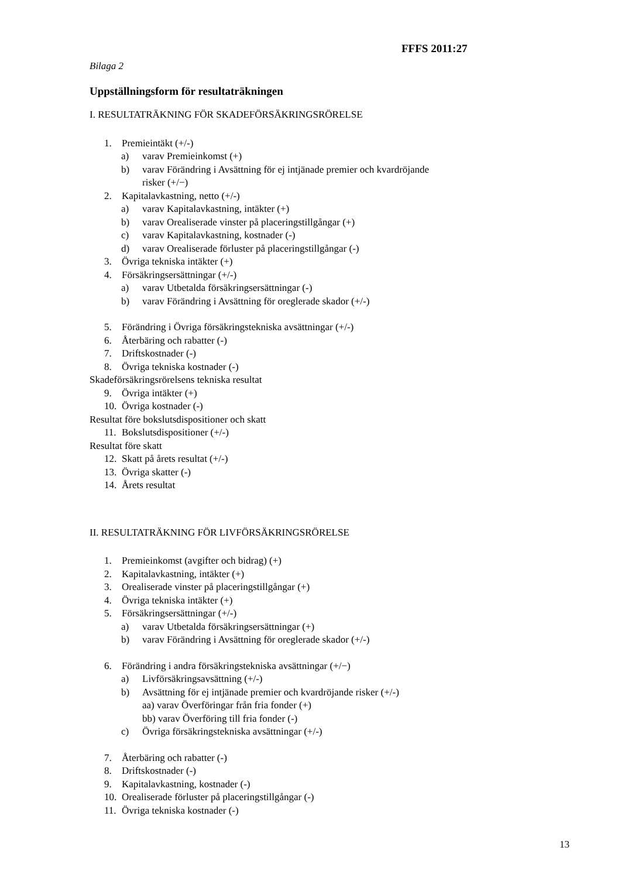FFFS 2011:27
Bilaga 2
Uppställningsform för resultaträkningen
I. RESULTATRÄKNING FÖR SKADEFÖRSÄKRINGSRÖRELSE
1. Premieintäkt (+/-)
a) varav Premieinkomst (+)
b) varav Förändring i Avsättning för ej intjänade premier och kvardröjande
risker (+/−)
2. Kapitalavkastning, netto (+/-)
a) varav Kapitalavkastning, intäkter (+)
b) varav Orealiserade vinster på placeringstillgångar (+)
c) varav Kapitalavkastning, kostnader (-)
d) varav Orealiserade förluster på placeringstillgångar (-)
3. Övriga tekniska intäkter (+)
4. Försäkringsersättningar (+/-)
a) varav Utbetalda försäkringsersättningar (-)
b) varav Förändring i Avsättning för oreglerade skador (+/-)
5. Förändring i Övriga försäkringstekniska avsättningar (+/-)
6. Återbäring och rabatter (-)
7. Driftskostnader (-)
8. Övriga tekniska kostnader (-)
Skadeförsäkringsrörelsens tekniska resultat
9. Övriga intäkter (+)
10. Övriga kostnader (-)
Resultat före bokslutsdispositioner och skatt
11. Bokslutsdispositioner (+/-)
Resultat före skatt
12. Skatt på årets resultat (+/-)
13. Övriga skatter (-)
14. Årets resultat
II. RESULTATRÄKNING FÖR LIVFÖRSÄKRINGSRÖRELSE
1. Premieinkomst (avgifter och bidrag) (+)
2. Kapitalavkastning, intäkter (+)
3. Orealiserade vinster på placeringstillgångar (+)
4. Övriga tekniska intäkter (+)
5. Försäkringsersättningar (+/-)
a) varav Utbetalda försäkringsersättningar (+)
b) varav Förändring i Avsättning för oreglerade skador (+/-)
6. Förändring i andra försäkringstekniska avsättningar (+/−)
a) Livförsäkringsavsättning (+/-)
b) Avsättning för ej intjänade premier och kvardröjande risker (+/-)
aa) varav Överföringar från fria fonder (+)
bb) varav Överföring till fria fonder (-)
c) Övriga försäkringstekniska avsättningar (+/-)
7. Återbäring och rabatter (-)
8. Driftskostnader (-)
9. Kapitalavkastning, kostnader (-)
10. Orealiserade förluster på placeringstillgångar (-)
11. Övriga tekniska kostnader (-)
13